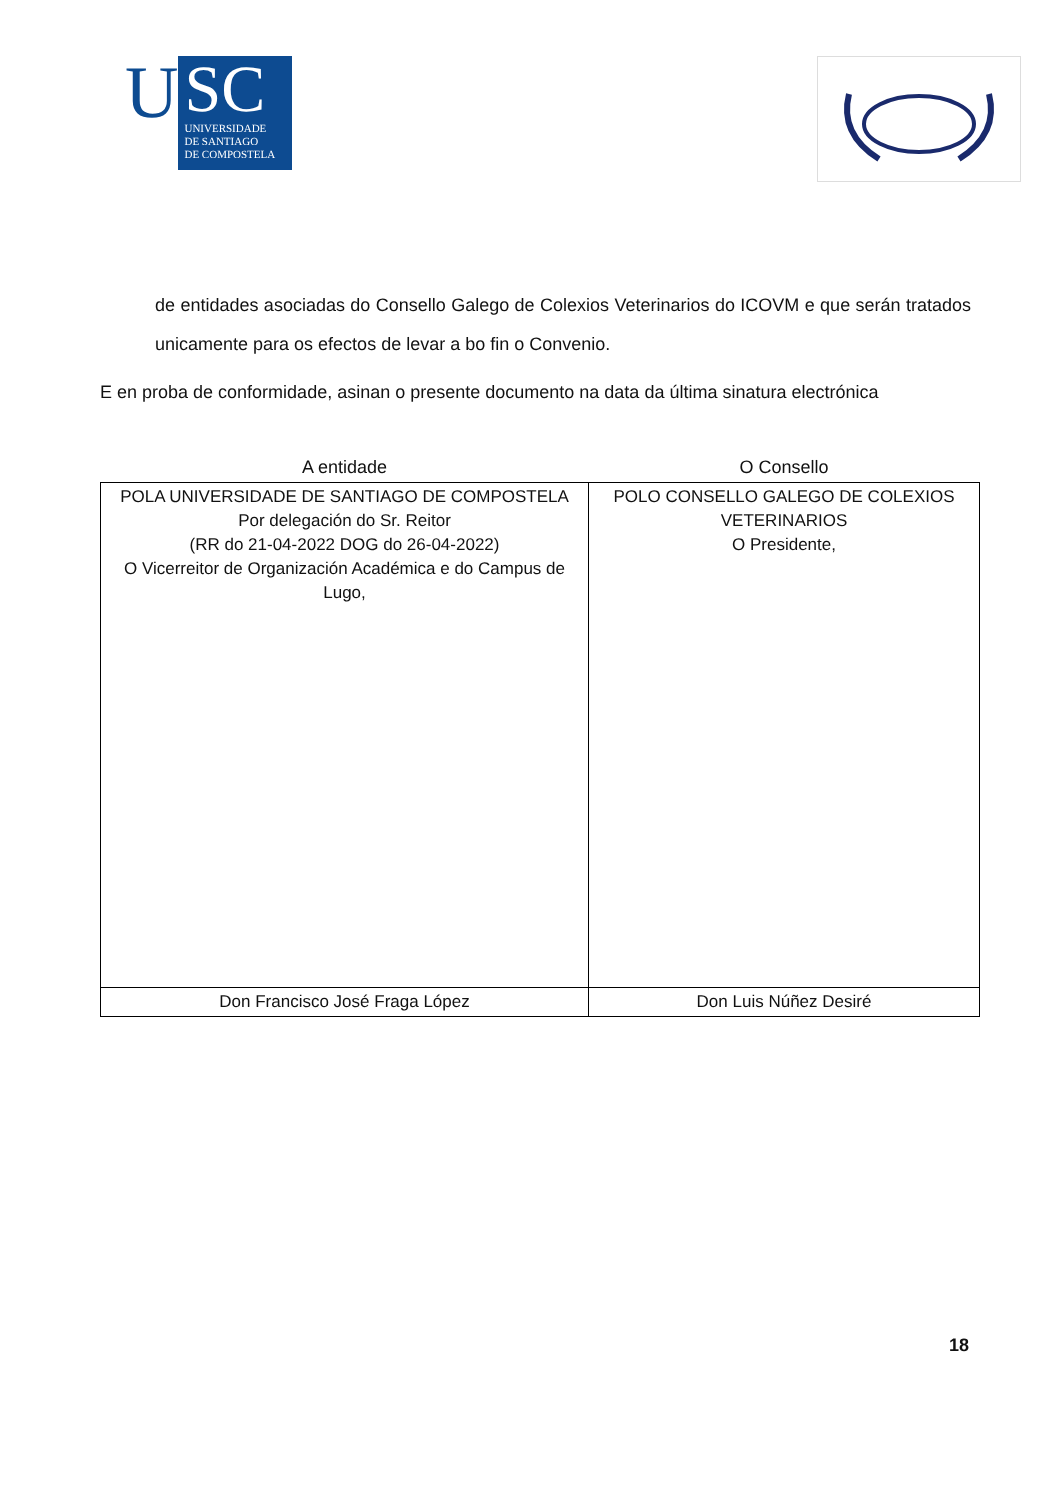U
SC
UNIVERSIDADE
DE SANTIAGO
DE COMPOSTELA
de entidades asociadas do Consello Galego de Colexios Veterinarios do ICOVM e que serán tratados unicamente para os efectos de levar a bo fin o Convenio.
E en proba de conformidade, asinan o presente documento na data da última sinatura electrónica
| A entidade | O Consello |
| --- | --- |
| POLA UNIVERSIDADE DE SANTIAGO DE COMPOSTELA Por delegación do Sr. Reitor (RR do 21-04-2022 DOG do 26-04-2022) O Vicerreitor de Organización Académica e do Campus de Lugo, | POLO CONSELLO GALEGO DE COLEXIOS VETERINARIOS O Presidente, |
| Don Francisco José Fraga López | Don Luis Núñez Desiré |
18